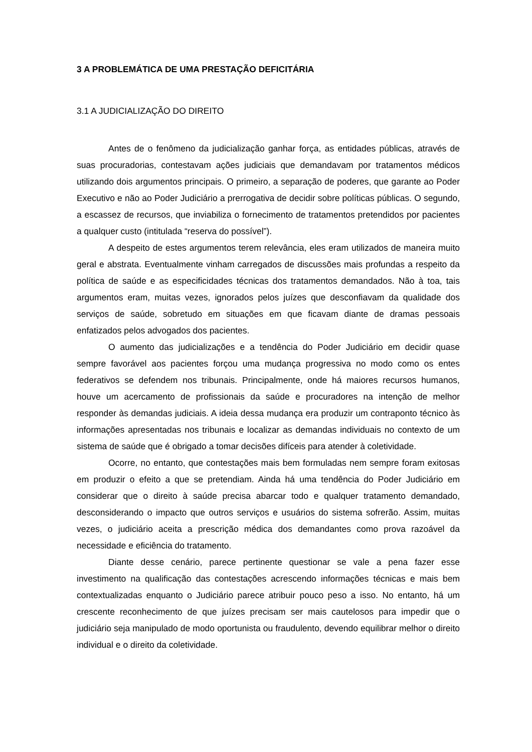3 A PROBLEMÁTICA DE UMA PRESTAÇÃO DEFICITÁRIA
3.1 A JUDICIALIZAÇÃO DO DIREITO
Antes de o fenômeno da judicialização ganhar força, as entidades públicas, através de suas procuradorias, contestavam ações judiciais que demandavam por tratamentos médicos utilizando dois argumentos principais. O primeiro, a separação de poderes, que garante ao Poder Executivo e não ao Poder Judiciário a prerrogativa de decidir sobre políticas públicas. O segundo, a escassez de recursos, que inviabiliza o fornecimento de tratamentos pretendidos por pacientes a qualquer custo (intitulada “reserva do possível”).
A despeito de estes argumentos terem relevância, eles eram utilizados de maneira muito geral e abstrata. Eventualmente vinham carregados de discussões mais profundas a respeito da política de saúde e as especificidades técnicas dos tratamentos demandados. Não à toa, tais argumentos eram, muitas vezes, ignorados pelos juízes que desconfiavam da qualidade dos serviços de saúde, sobretudo em situações em que ficavam diante de dramas pessoais enfatizados pelos advogados dos pacientes.
O aumento das judicializações e a tendência do Poder Judiciário em decidir quase sempre favorável aos pacientes forçou uma mudança progressiva no modo como os entes federativos se defendem nos tribunais. Principalmente, onde há maiores recursos humanos, houve um acercamento de profissionais da saúde e procuradores na intenção de melhor responder às demandas judiciais. A ideia dessa mudança era produzir um contraponto técnico às informações apresentadas nos tribunais e localizar as demandas individuais no contexto de um sistema de saúde que é obrigado a tomar decisões difíceis para atender à coletividade.
Ocorre, no entanto, que contestações mais bem formuladas nem sempre foram exitosas em produzir o efeito a que se pretendiam. Ainda há uma tendência do Poder Judiciário em considerar que o direito à saúde precisa abarcar todo e qualquer tratamento demandado, desconsiderando o impacto que outros serviços e usuários do sistema sofrerão. Assim, muitas vezes, o judiciário aceita a prescrição médica dos demandantes como prova razoável da necessidade e eficiência do tratamento.
Diante desse cenário, parece pertinente questionar se vale a pena fazer esse investimento na qualificação das contestações acrescendo informações técnicas e mais bem contextualizadas enquanto o Judiciário parece atribuir pouco peso a isso. No entanto, há um crescente reconhecimento de que juízes precisam ser mais cautelosos para impedir que o judiciário seja manipulado de modo oportunista ou fraudulento, devendo equilibrar melhor o direito individual e o direito da coletividade.